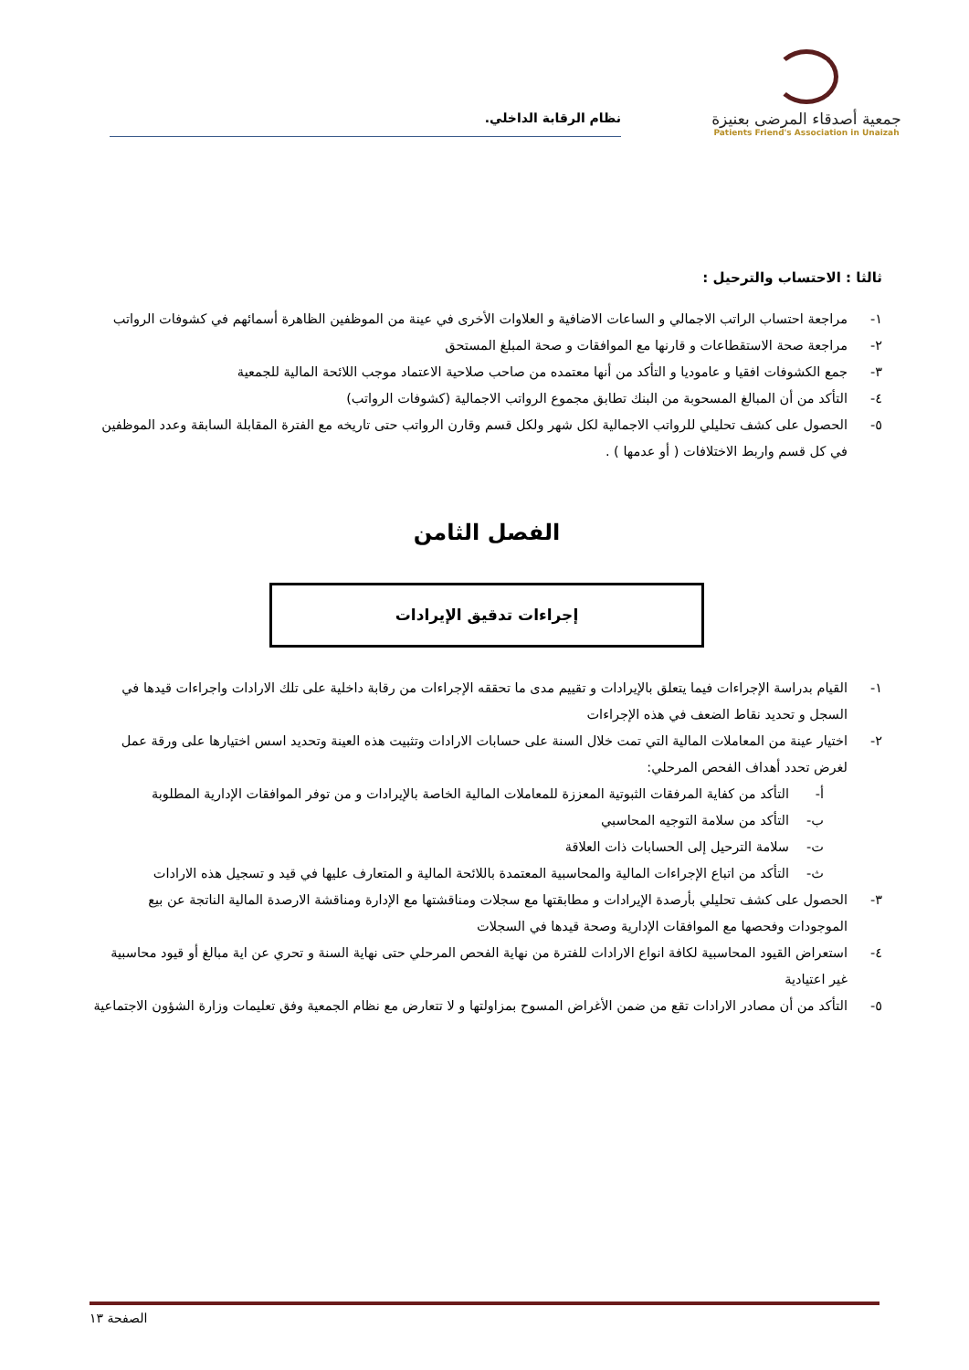جمعية أصدقاء المرضى بعنيزة
Patients Friend's Association in Unaizah
نظام الرقابة الداخلي.
ثالثا : الاحتساب والترحيل :
١- مراجعة احتساب الراتب الاجمالي و الساعات الاضافية و العلاوات الأخرى في عينة من الموظفين الظاهرة أسمائهم في كشوفات الرواتب
٢- مراجعة صحة الاستقطاعات و قارنها مع الموافقات و صحة المبلغ المستحق
٣- جمع الكشوفات افقيا و عاموديا و التأكد من أنها معتمده من صاحب صلاحية الاعتماد موجب اللائحة المالية للجمعية
٤- التأكد من أن المبالغ المسحوبة من البنك تطابق مجموع الرواتب الاجمالية (كشوفات الرواتب)
٥- الحصول على كشف تحليلي للرواتب الاجمالية لكل شهر ولكل قسم وقارن الرواتب حتى تاريخه مع الفترة المقابلة السابقة وعدد الموظفين في كل قسم واربط الاختلافات ( أو عدمها ) .
الفصل الثامن
إجراءات تدقيق الإيرادات
١- القيام بدراسة الإجراءات فيما يتعلق بالإيرادات و تقييم مدى ما تحققه الإجراءات من رقابة داخلية على تلك الارادات واجراءات قيدها في السجل و تحديد نقاط الضعف في هذه الإجراءات
٢- اختيار عينة من المعاملات المالية التي تمت خلال السنة على حسابات الارادات وتثبيت هذه العينة وتحديد اسس اختيارها على ورقة عمل لغرض تحدد أهداف الفحص المرحلي:
أ- التأكد من كفاية المرفقات الثبوتية المعززة للمعاملات المالية الخاصة بالإيرادات و من توفر الموافقات الإدارية المطلوبة
ب- التأكد من سلامة التوجيه المحاسبي
ت- سلامة الترحيل إلى الحسابات ذات العلاقة
ث- التأكد من اتباع الإجراءات المالية والمحاسبية المعتمدة باللائحة المالية و المتعارف عليها في قيد و تسجيل هذه الارادات
٣- الحصول على كشف تحليلي بأرصدة الإيرادات و مطابقتها مع سجلات ومناقشتها مع الإدارة ومناقشة الارصدة المالية الناتجة عن بيع الموجودات وفحصها مع الموافقات الإدارية وصحة قيدها في السجلات
٤- استعراض القيود المحاسبية لكافة انواع الارادات للفترة من نهاية الفحص المرحلي حتى نهاية السنة و تحري عن اية مبالغ أو قيود محاسبية غير اعتيادية
٥- التأكد من أن مصادر الارادات تقع من ضمن الأغراض المسوح بمزاولتها و لا تتعارض مع نظام الجمعية وفق تعليمات وزارة الشؤون الاجتماعية
الصفحة ١٣